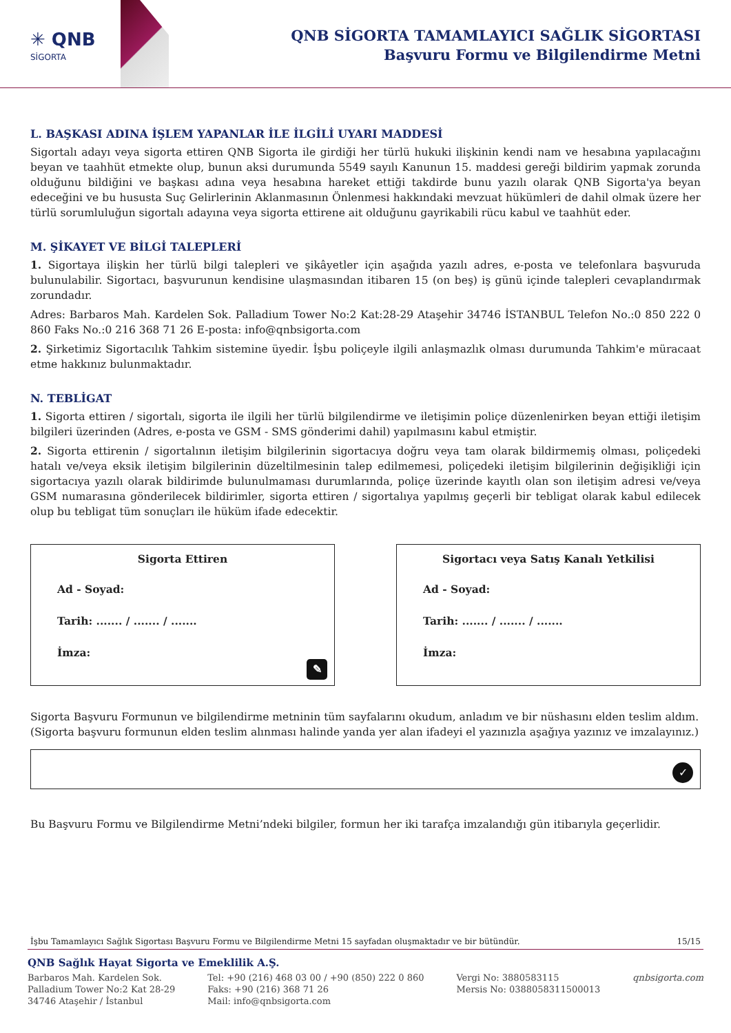✳ QNB
SİGORTA
QNB SİGORTA TAMAMLAYICI SAĞLIK SİGORTASI
Başvuru Formu ve Bilgilendirme Metni
L. BAŞKASI ADINA İŞLEM YAPANLAR İLE İLGİLİ UYARI MADDESİ
Sigortalı adayı veya sigorta ettiren QNB Sigorta ile girdiği her türlü hukuki ilişkinin kendi nam ve hesabına yapılacağını beyan ve taahhüt etmekte olup, bunun aksi durumunda 5549 sayılı Kanunun 15. maddesi gereği bildirim yapmak zorunda olduğunu bildiğini ve başkası adına veya hesabına hareket ettiği takdirde bunu yazılı olarak QNB Sigorta'ya beyan edeceğini ve bu hususta Suç Gelirlerinin Aklanmasının Önlenmesi hakkındaki mevzuat hükümleri de dahil olmak üzere her türlü sorumluluğun sigortalı adayına veya sigorta ettirene ait olduğunu gayrikabili rücu kabul ve taahhüt eder.
M. ŞİKAYET VE BİLGİ TALEPLERİ
1. Sigortaya ilişkin her türlü bilgi talepleri ve şikâyetler için aşağıda yazılı adres, e-posta ve telefonlara başvuruda bulunulabilir. Sigortacı, başvurunun kendisine ulaşmasından itibaren 15 (on beş) iş günü içinde talepleri cevaplandırmak zorundadır.
Adres: Barbaros Mah. Kardelen Sok. Palladium Tower No:2 Kat:28-29 Ataşehir 34746 İSTANBUL Telefon No.:0 850 222 0 860 Faks No.:0 216 368 71 26 E-posta: info@qnbsigorta.com
2. Şirketimiz Sigortacılık Tahkim sistemine üyedir. İşbu poliçeyle ilgili anlaşmazlık olması durumunda Tahkim'e müracaat etme hakkınız bulunmaktadır.
N. TEBLİGAT
1. Sigorta ettiren / sigortalı, sigorta ile ilgili her türlü bilgilendirme ve iletişimin poliçe düzenlenirken beyan ettiği iletişim bilgileri üzerinden (Adres, e-posta ve GSM - SMS gönderimi dahil) yapılmasını kabul etmiştir.
2. Sigorta ettirenin / sigortalının iletişim bilgilerinin sigortacıya doğru veya tam olarak bildirmemiş olması, poliçedeki hatalı ve/veya eksik iletişim bilgilerinin düzeltilmesinin talep edilmemesi, poliçedeki iletişim bilgilerinin değişikliği için sigortacıya yazılı olarak bildirimde bulunulmaması durumlarında, poliçe üzerinde kayıtlı olan son iletişim adresi ve/veya GSM numarasına gönderilecek bildirimler, sigorta ettiren / sigortalıya yapılmış geçerli bir tebligat olarak kabul edilecek olup bu tebligat tüm sonuçları ile hüküm ifade edecektir.
Sigorta Ettiren
Ad - Soyad:
Tarih: ....... / ....... / .......
İmza:
✎
Sigortacı veya Satış Kanalı Yetkilisi
Ad - Soyad:
Tarih: ....... / ....... / .......
İmza:
Sigorta Başvuru Formunun ve bilgilendirme metninin tüm sayfalarını okudum, anladım ve bir nüshasını elden teslim aldım.
(Sigorta başvuru formunun elden teslim alınması halinde yanda yer alan ifadeyi el yazınızla aşağıya yazınız ve imzalayınız.)
✓
Bu Başvuru Formu ve Bilgilendirme Metni’ndeki bilgiler, formun her iki tarafça imzalandığı gün itibarıyla geçerlidir.
İşbu Tamamlayıcı Sağlık Sigortası Başvuru Formu ve Bilgilendirme Metni 15 sayfadan oluşmaktadır ve bir bütündür. 15/15
QNB Sağlık Hayat Sigorta ve Emeklilik A.Ş.
Barbaros Mah. Kardelen Sok.
Palladium Tower No:2 Kat 28-29
34746 Ataşehir / İstanbul
Tel: +90 (216) 468 03 00 / +90 (850) 222 0 860
Faks: +90 (216) 368 71 26
Mail: info@qnbsigorta.com
Vergi No: 3880583115
Mersis No: 0388058311500013
qnbsigorta.com